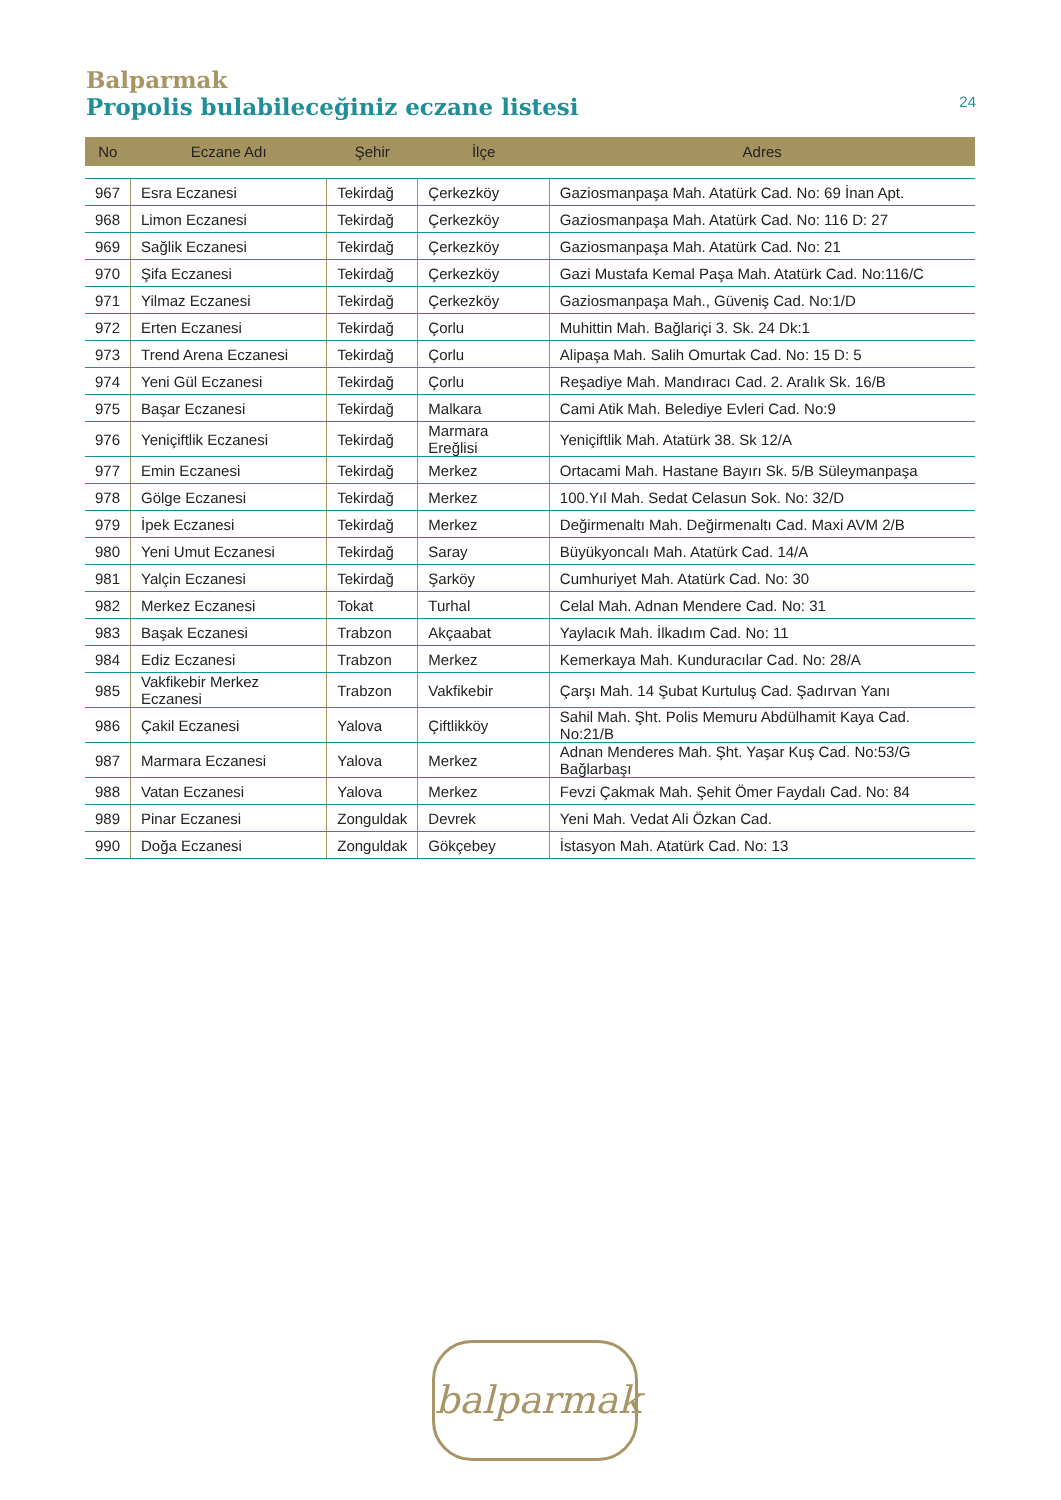Balparmak
Propolis bulabileceğiniz eczane listesi 24
| No | Eczane Adı | Şehir | İlçe | Adres |
| --- | --- | --- | --- | --- |
| 967 | Esra Eczanesi | Tekirdağ | Çerkezköy | Gaziosmanpaşa Mah. Atatürk Cad. No: 69 İnan Apt. |
| 968 | Limon Eczanesi | Tekirdağ | Çerkezköy | Gaziosmanpaşa Mah. Atatürk Cad. No: 116 D: 27 |
| 969 | Sağlik Eczanesi | Tekirdağ | Çerkezköy | Gaziosmanpaşa Mah. Atatürk Cad. No: 21 |
| 970 | Şifa Eczanesi | Tekirdağ | Çerkezköy | Gazi Mustafa Kemal Paşa Mah. Atatürk Cad. No:116/C |
| 971 | Yilmaz Eczanesi | Tekirdağ | Çerkezköy | Gaziosmanpaşa Mah., Güveniş Cad. No:1/D |
| 972 | Erten Eczanesi | Tekirdağ | Çorlu | Muhittin Mah. Bağlariçi 3. Sk. 24 Dk:1 |
| 973 | Trend Arena Eczanesi | Tekirdağ | Çorlu | Alipaşa Mah. Salih Omurtak Cad. No: 15 D: 5 |
| 974 | Yeni Gül Eczanesi | Tekirdağ | Çorlu | Reşadiye Mah. Mandıracı Cad. 2. Aralık Sk. 16/B |
| 975 | Başar Eczanesi | Tekirdağ | Malkara | Cami Atik Mah. Belediye Evleri Cad. No:9 |
| 976 | Yeniçiftlik Eczanesi | Tekirdağ | Marmara Ereğlisi | Yeniçiftlik Mah. Atatürk 38. Sk 12/A |
| 977 | Emin Eczanesi | Tekirdağ | Merkez | Ortacami Mah. Hastane Bayırı Sk. 5/B Süleymanpaşa |
| 978 | Gölge Eczanesi | Tekirdağ | Merkez | 100.Yıl Mah. Sedat Celasun Sok. No: 32/D |
| 979 | İpek Eczanesi | Tekirdağ | Merkez | Değirmenaltı Mah. Değirmenaltı Cad. Maxi AVM 2/B |
| 980 | Yeni Umut Eczanesi | Tekirdağ | Saray | Büyükyoncalı Mah. Atatürk Cad. 14/A |
| 981 | Yalçin Eczanesi | Tekirdağ | Şarköy | Cumhuriyet Mah. Atatürk Cad. No: 30 |
| 982 | Merkez Eczanesi | Tokat | Turhal | Celal Mah. Adnan Mendere Cad. No: 31 |
| 983 | Başak Eczanesi | Trabzon | Akçaabat | Yaylacık Mah. İlkadım Cad. No: 11 |
| 984 | Ediz Eczanesi | Trabzon | Merkez | Kemerkaya Mah. Kunduracılar Cad. No: 28/A |
| 985 | Vakfikebir Merkez Eczanesi | Trabzon | Vakfikebir | Çarşı Mah. 14 Şubat Kurtuluş Cad. Şadırvan Yanı |
| 986 | Çakil Eczanesi | Yalova | Çiftlikköy | Sahil Mah. Şht. Polis Memuru Abdülhamit Kaya Cad. No:21/B |
| 987 | Marmara Eczanesi | Yalova | Merkez | Adnan Menderes Mah. Şht. Yaşar Kuş Cad. No:53/G Bağlarbaşı |
| 988 | Vatan Eczanesi | Yalova | Merkez | Fevzi Çakmak Mah. Şehit Ömer Faydalı Cad. No: 84 |
| 989 | Pinar Eczanesi | Zonguldak | Devrek | Yeni Mah. Vedat Ali Özkan Cad. |
| 990 | Doğa Eczanesi | Zonguldak | Gökçebey | İstasyon Mah. Atatürk Cad. No: 13 |
balparmak